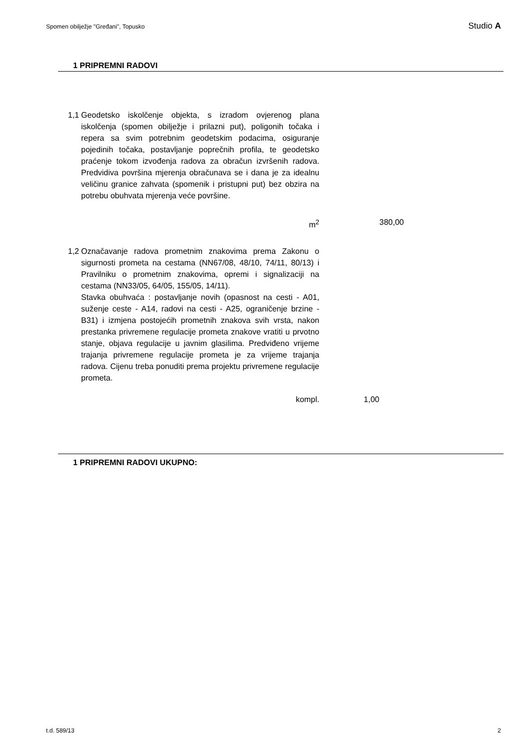Spomen obilježje "Grеđani", Topusko Studio A
1 PRIPREMNI RADOVI
| 1,1 | Geodetsko iskolčenje objekta, s izradom ovjerenog plana iskolčenja (spomen obilježje i prilazni put), poligonih točaka i repera sa svim potrebnim geodetskim podacima, osiguranje pojedinih točaka, postavljanje poprečnih profila, te geodetsko praćenje tokom izvođenja radova za obračun izvršenih radova. Predvidiva površina mjerenja obračunava se i dana je za idealnu veličinu granice zahvata (spomenik i pristupni put) bez obzira na potrebu obuhvata mjerenja veće površine. | | | |
| | m<sup>2</sup> | | 380,00 | |
| 1,2 | Označavanje radova prometnim znakovima prema Zakonu o sigurnosti prometa na cestama (NN67/08, 48/10, 74/11, 80/13) i Pravilniku o prometnim znakovima, opremi i signalizaciji na cestama (NN33/05, 64/05, 155/05, 14/11). Stavka obuhvaća : postavljanje novih (opasnost na cesti - A01, suženje ceste - A14, radovi na cesti - A25, ograničenje brzine - B31) i izmjena postojećih prometnih znakova svih vrsta, nakon prestanka privremene regulacije prometa znakove vratiti u prvotno stanje, objava regulacije u javnim glasilima. Predviđeno vrijeme trajanja privremene regulacije prometa je za vrijeme trajanja radova. Cijenu treba ponuditi prema projektu privremene regulacije prometa. | | | |
| | kompl. | 1,00 | | |
1 PRIPREMNI RADOVI UKUPNO:
t.d. 589/13 2